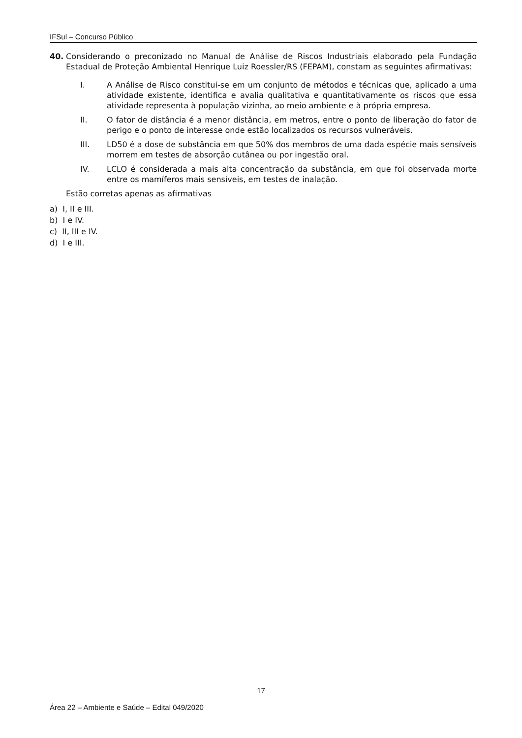IFSul – Concurso Público
40. Considerando o preconizado no Manual de Análise de Riscos Industriais elaborado pela Fundação Estadual de Proteção Ambiental Henrique Luiz Roessler/RS (FEPAM), constam as seguintes afirmativas:
I. A Análise de Risco constitui-se em um conjunto de métodos e técnicas que, aplicado a uma atividade existente, identifica e avalia qualitativa e quantitativamente os riscos que essa atividade representa à população vizinha, ao meio ambiente e à própria empresa.
II. O fator de distância é a menor distância, em metros, entre o ponto de liberação do fator de perigo e o ponto de interesse onde estão localizados os recursos vulneráveis.
III. LD50 é a dose de substância em que 50% dos membros de uma dada espécie mais sensíveis morrem em testes de absorção cutânea ou por ingestão oral.
IV. LCLO é considerada a mais alta concentração da substância, em que foi observada morte entre os mamíferos mais sensíveis, em testes de inalação.
Estão corretas apenas as afirmativas
a) I, II e III.
b) I e IV.
c) II, III e IV.
d) I e III.
17
Área 22 – Ambiente e Saúde – Edital 049/2020